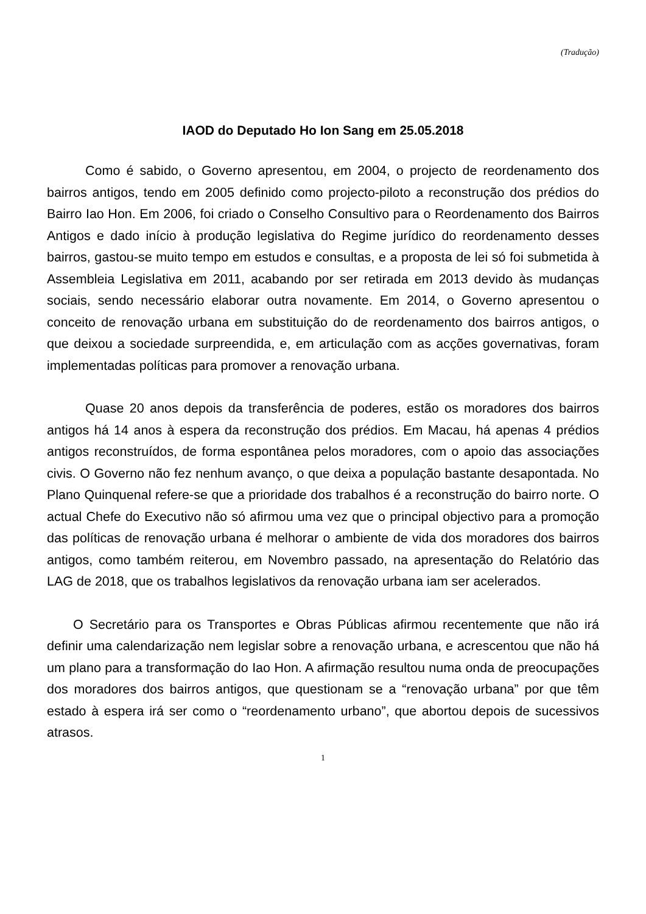(Tradução)
IAOD do Deputado Ho Ion Sang em 25.05.2018
Como é sabido, o Governo apresentou, em 2004, o projecto de reordenamento dos bairros antigos, tendo em 2005 definido como projecto-piloto a reconstrução dos prédios do Bairro Iao Hon. Em 2006, foi criado o Conselho Consultivo para o Reordenamento dos Bairros Antigos e dado início à produção legislativa do Regime jurídico do reordenamento desses bairros, gastou-se muito tempo em estudos e consultas, e a proposta de lei só foi submetida à Assembleia Legislativa em 2011, acabando por ser retirada em 2013 devido às mudanças sociais, sendo necessário elaborar outra novamente. Em 2014, o Governo apresentou o conceito de renovação urbana em substituição do de reordenamento dos bairros antigos, o que deixou a sociedade surpreendida, e, em articulação com as acções governativas, foram implementadas políticas para promover a renovação urbana.
Quase 20 anos depois da transferência de poderes, estão os moradores dos bairros antigos há 14 anos à espera da reconstrução dos prédios. Em Macau, há apenas 4 prédios antigos reconstruídos, de forma espontânea pelos moradores, com o apoio das associações civis. O Governo não fez nenhum avanço, o que deixa a população bastante desapontada. No Plano Quinquenal refere-se que a prioridade dos trabalhos é a reconstrução do bairro norte. O actual Chefe do Executivo não só afirmou uma vez que o principal objectivo para a promoção das políticas de renovação urbana é melhorar o ambiente de vida dos moradores dos bairros antigos, como também reiterou, em Novembro passado, na apresentação do Relatório das LAG de 2018, que os trabalhos legislativos da renovação urbana iam ser acelerados.
O Secretário para os Transportes e Obras Públicas afirmou recentemente que não irá definir uma calendarização nem legislar sobre a renovação urbana, e acrescentou que não há um plano para a transformação do Iao Hon. A afirmação resultou numa onda de preocupações dos moradores dos bairros antigos, que questionam se a “renovação urbana” por que têm estado à espera irá ser como o “reordenamento urbano”, que abortou depois de sucessivos atrasos.
1